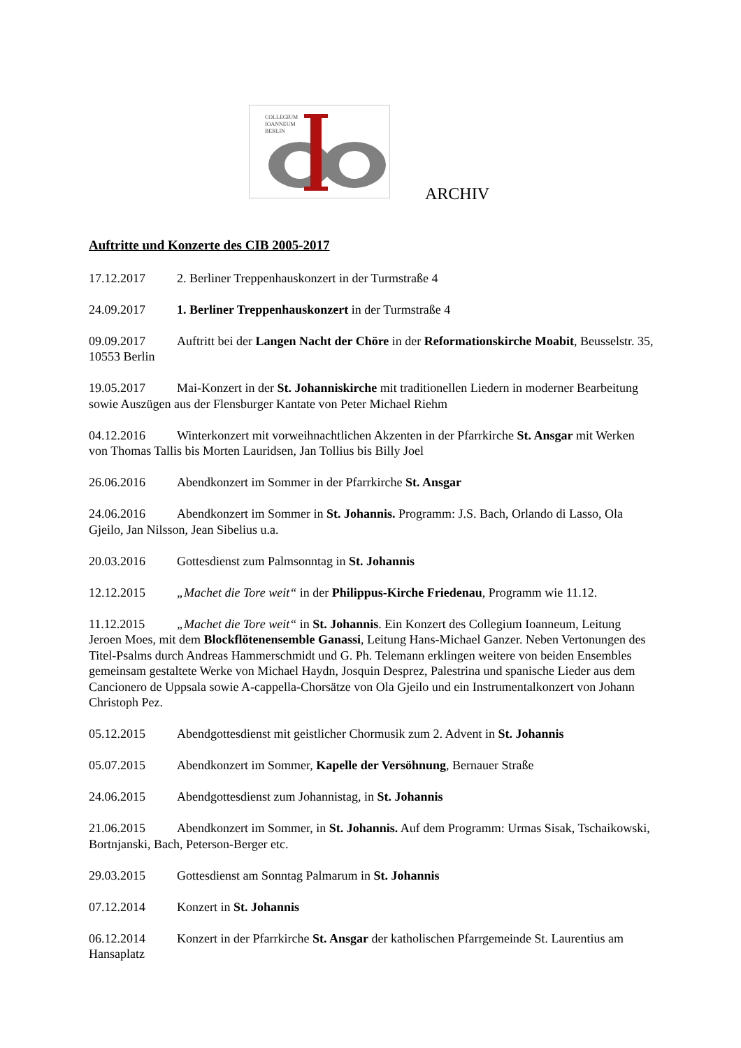COLLEGIUM
IOANNEUM
BERLIN
ARCHIV
Auftritte und Konzerte des CIB 2005-2017
17.12.2017 2. Berliner Treppenhauskonzert in der Turmstraße 4
24.09.2017 1. Berliner Treppenhauskonzert in der Turmstraße 4
09.09.2017 Auftritt bei der Langen Nacht der Chöre in der Reformationskirche Moabit, Beusselstr. 35, 10553 Berlin
19.05.2017 Mai-Konzert in der St. Johanniskirche mit traditionellen Liedern in moderner Bearbeitung sowie Auszügen aus der Flensburger Kantate von Peter Michael Riehm
04.12.2016 Winterkonzert mit vorweihnachtlichen Akzenten in der Pfarrkirche St. Ansgar mit Werken von Thomas Tallis bis Morten Lauridsen, Jan Tollius bis Billy Joel
26.06.2016 Abendkonzert im Sommer in der Pfarrkirche St. Ansgar
24.06.2016 Abendkonzert im Sommer in St. Johannis. Programm: J.S. Bach, Orlando di Lasso, Ola Gjeilo, Jan Nilsson, Jean Sibelius u.a.
20.03.2016 Gottesdienst zum Palmsonntag in St. Johannis
12.12.2015 „Machet die Tore weit“ in der Philippus-Kirche Friedenau, Programm wie 11.12.
11.12.2015 „Machet die Tore weit“ in St. Johannis. Ein Konzert des Collegium Ioanneum, Leitung Jeroen Moes, mit dem Blockflötenensemble Ganassi, Leitung Hans-Michael Ganzer. Neben Vertonungen des Titel-Psalms durch Andreas Hammerschmidt und G. Ph. Telemann erklingen weitere von beiden Ensembles gemeinsam gestaltete Werke von Michael Haydn, Josquin Desprez, Palestrina und spanische Lieder aus dem Cancionero de Uppsala sowie A-cappella-Chorsätze von Ola Gjeilo und ein Instrumentalkonzert von Johann Christoph Pez.
05.12.2015 Abendgottesdienst mit geistlicher Chormusik zum 2. Advent in St. Johannis
05.07.2015 Abendkonzert im Sommer, Kapelle der Versöhnung, Bernauer Straße
24.06.2015 Abendgottesdienst zum Johannistag, in St. Johannis
21.06.2015 Abendkonzert im Sommer, in St. Johannis. Auf dem Programm: Urmas Sisak, Tschaikowski, Bortnjanski, Bach, Peterson-Berger etc.
29.03.2015 Gottesdienst am Sonntag Palmarum in St. Johannis
07.12.2014 Konzert in St. Johannis
06.12.2014 Konzert in der Pfarrkirche St. Ansgar der katholischen Pfarrgemeinde St. Laurentius am Hansaplatz